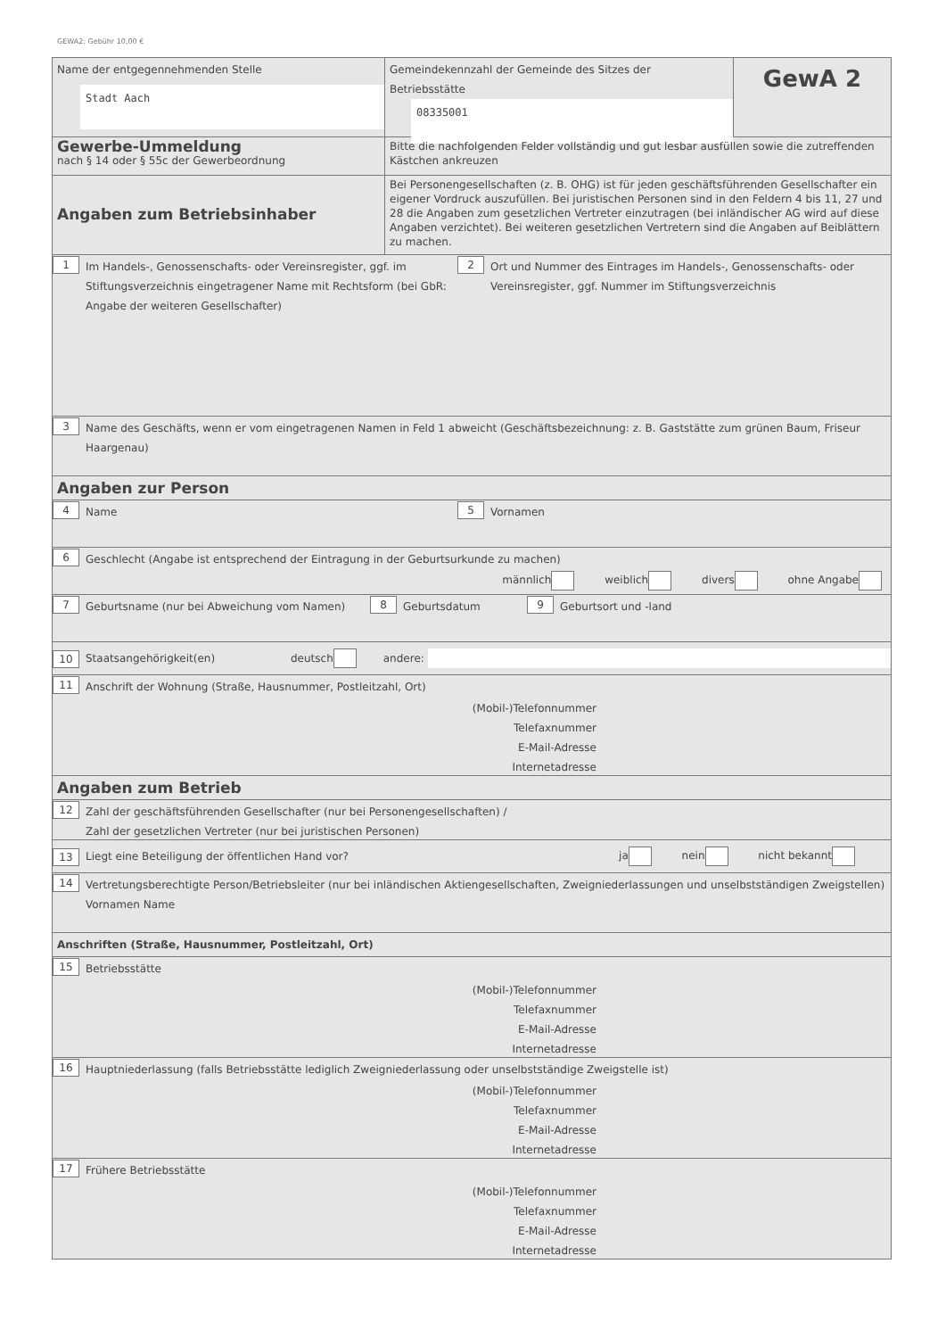GEWA2: Gebühr 10,00 €
Name der entgegennehmenden Stelle
Stadt Aach
Gemeindekennzahl der Gemeinde des Sitzes der Betriebsstätte
08335001
GewA 2
Gewerbe-Ummeldung
nach § 14 oder § 55c der Gewerbeordnung
Bitte die nachfolgenden Felder vollständig und gut lesbar ausfüllen sowie die zutreffenden Kästchen ankreuzen
Angaben zum Betriebsinhaber
Bei Personengesellschaften (z. B. OHG) ist für jeden geschäftsführenden Gesellschafter ein eigener Vordruck auszufüllen. Bei juristischen Personen sind in den Feldern 4 bis 11, 27 und 28 die Angaben zum gesetzlichen Vertreter einzutragen (bei inländischer AG wird auf diese Angaben verzichtet). Bei weiteren gesetzlichen Vertretern sind die Angaben auf Beiblättern zu machen.
1
Im Handels-, Genossenschafts- oder Vereinsregister, ggf. im Stiftungsverzeichnis eingetragener Name mit Rechtsform (bei GbR: Angabe der weiteren Gesellschafter)
2
Ort und Nummer des Eintrages im Handels-, Genossenschafts- oder Vereinsregister, ggf. Nummer im Stiftungsverzeichnis
3
Name des Geschäfts, wenn er vom eingetragenen Namen in Feld 1 abweicht (Geschäftsbezeichnung: z. B. Gaststätte zum grünen Baum, Friseur Haargenau)
Angaben zur Person
4
Name
5
Vornamen
6
Geschlecht (Angabe ist entsprechend der Eintragung in der Geburtsurkunde zu machen)
männlich weiblich divers ohne Angabe
7
Geburtsname (nur bei Abweichung vom Namen)
8
Geburtsdatum
9
Geburtsort und -land
10
Staatsangehörigkeit(en)
deutsch andere:
11
Anschrift der Wohnung (Straße, Hausnummer, Postleitzahl, Ort)
(Mobil-)Telefonnummer
Telefaxnummer
E-Mail-Adresse
Internetadresse
Angaben zum Betrieb
12
Zahl der geschäftsführenden Gesellschafter (nur bei Personengesellschaften) /
Zahl der gesetzlichen Vertreter (nur bei juristischen Personen)
13
Liegt eine Beteiligung der öffentlichen Hand vor?
ja nein nicht bekannt
14
Vertretungsberechtigte Person/Betriebsleiter (nur bei inländischen Aktiengesellschaften, Zweigniederlassungen und unselbstständigen Zweigstellen) Vornamen Name
Anschriften (Straße, Hausnummer, Postleitzahl, Ort)
15
Betriebsstätte
(Mobil-)Telefonnummer
Telefaxnummer
E-Mail-Adresse
Internetadresse
16
Hauptniederlassung (falls Betriebsstätte lediglich Zweigniederlassung oder unselbstständige Zweigstelle ist)
(Mobil-)Telefonnummer
Telefaxnummer
E-Mail-Adresse
Internetadresse
17
Frühere Betriebsstätte
(Mobil-)Telefonnummer
Telefaxnummer
E-Mail-Adresse
Internetadresse